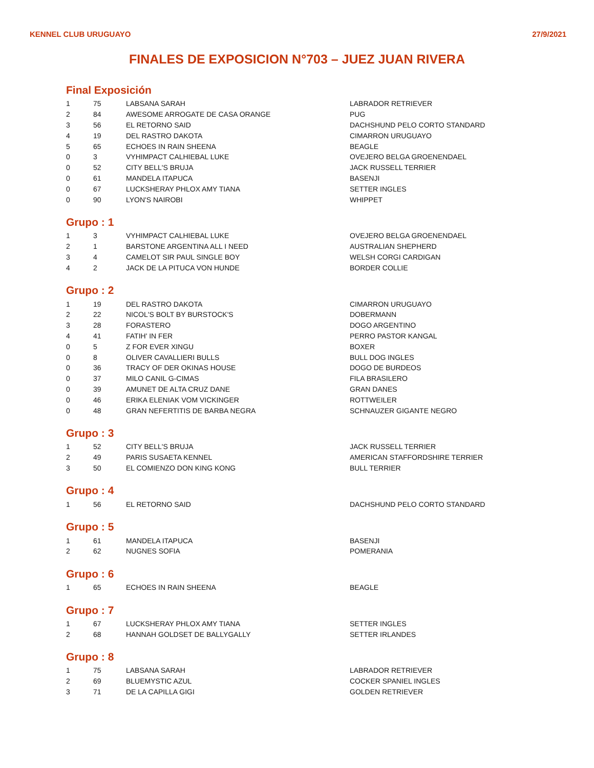KENNEL CLUB URUGUAYO 27/9/2021
FINALES DE EXPOSICION N°703 – JUEZ JUAN RIVERA
Final Exposición
| 1 | 75 | LABSANA SARAH | LABRADOR RETRIEVER |
| 2 | 84 | AWESOME ARROGATE DE CASA ORANGE | PUG |
| 3 | 56 | EL RETORNO SAID | DACHSHUND PELO CORTO STANDARD |
| 4 | 19 | DEL RASTRO DAKOTA | CIMARRON URUGUAYO |
| 5 | 65 | ECHOES IN RAIN SHEENA | BEAGLE |
| 0 | 3 | VYHIMPACT CALHIEBAL LUKE | OVEJERO BELGA GROENENDAEL |
| 0 | 52 | CITY BELL'S BRUJA | JACK RUSSELL TERRIER |
| 0 | 61 | MANDELA ITAPUCA | BASENJI |
| 0 | 67 | LUCKSHERAY PHLOX AMY TIANA | SETTER INGLES |
| 0 | 90 | LYON'S NAIROBI | WHIPPET |
Grupo : 1
| 1 | 3 | VYHIMPACT CALHIEBAL LUKE | OVEJERO BELGA GROENENDAEL |
| 2 | 1 | BARSTONE ARGENTINA ALL I NEED | AUSTRALIAN SHEPHERD |
| 3 | 4 | CAMELOT SIR PAUL SINGLE BOY | WELSH CORGI CARDIGAN |
| 4 | 2 | JACK DE LA PITUCA VON HUNDE | BORDER COLLIE |
Grupo : 2
| 1 | 19 | DEL RASTRO DAKOTA | CIMARRON URUGUAYO |
| 2 | 22 | NICOL'S BOLT BY BURSTOCK'S | DOBERMANN |
| 3 | 28 | FORASTERO | DOGO ARGENTINO |
| 4 | 41 | FATIH' IN FER | PERRO PASTOR KANGAL |
| 0 | 5 | Z FOR EVER XINGU | BOXER |
| 0 | 8 | OLIVER CAVALLIERI BULLS | BULL DOG INGLES |
| 0 | 36 | TRACY OF DER OKINAS HOUSE | DOGO DE BURDEOS |
| 0 | 37 | MILO CANIL G-CIMAS | FILA BRASILERO |
| 0 | 39 | AMUNET DE ALTA CRUZ DANE | GRAN DANES |
| 0 | 46 | ERIKA ELENIAK VOM VICKINGER | ROTTWEILER |
| 0 | 48 | GRAN NEFERTITIS DE BARBA NEGRA | SCHNAUZER GIGANTE NEGRO |
Grupo : 3
| 1 | 52 | CITY BELL'S BRUJA | JACK RUSSELL TERRIER |
| 2 | 49 | PARIS SUSAETA KENNEL | AMERICAN STAFFORDSHIRE TERRIER |
| 3 | 50 | EL COMIENZO DON KING KONG | BULL TERRIER |
Grupo : 4
| 1 | 56 | EL RETORNO SAID | DACHSHUND PELO CORTO STANDARD |
Grupo : 5
| 1 | 61 | MANDELA ITAPUCA | BASENJI |
| 2 | 62 | NUGNES SOFIA | POMERANIA |
Grupo : 6
| 1 | 65 | ECHOES IN RAIN SHEENA | BEAGLE |
Grupo : 7
| 1 | 67 | LUCKSHERAY PHLOX AMY TIANA | SETTER INGLES |
| 2 | 68 | HANNAH GOLDSET DE BALLYGALLY | SETTER IRLANDES |
Grupo : 8
| 1 | 75 | LABSANA SARAH | LABRADOR RETRIEVER |
| 2 | 69 | BLUEMYSTIC AZUL | COCKER SPANIEL INGLES |
| 3 | 71 | DE LA CAPILLA GIGI | GOLDEN RETRIEVER |